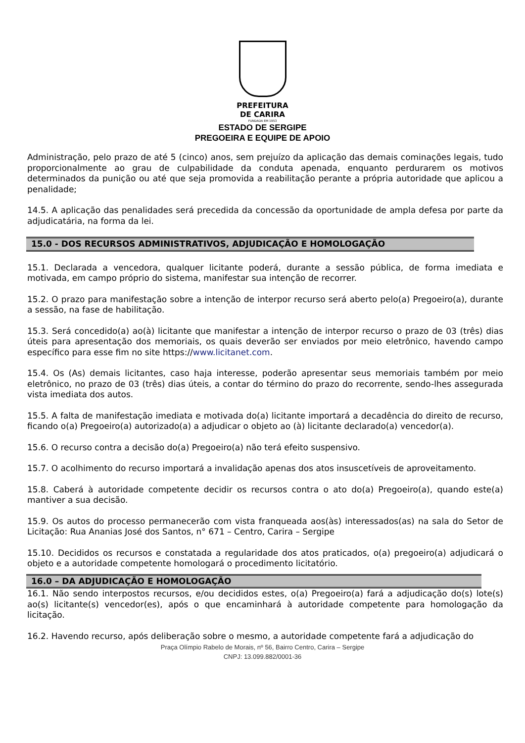PREFEITURA
DE CARIRA
FUNDADA EM 1953
ESTADO DE SERGIPE
PREGOEIRA E EQUIPE DE APOIO
Administração, pelo prazo de até 5 (cinco) anos, sem prejuízo da aplicação das demais cominações legais, tudo proporcionalmente ao grau de culpabilidade da conduta apenada, enquanto perdurarem os motivos determinados da punição ou até que seja promovida a reabilitação perante a própria autoridade que aplicou a penalidade;
14.5. A aplicação das penalidades será precedida da concessão da oportunidade de ampla defesa por parte da adjudicatária, na forma da lei.
15.0 - DOS RECURSOS ADMINISTRATIVOS, ADJUDICAÇÃO E HOMOLOGAÇÃO
15.1. Declarada a vencedora, qualquer licitante poderá, durante a sessão pública, de forma imediata e motivada, em campo próprio do sistema, manifestar sua intenção de recorrer.
15.2. O prazo para manifestação sobre a intenção de interpor recurso será aberto pelo(a) Pregoeiro(a), durante a sessão, na fase de habilitação.
15.3. Será concedido(a) ao(à) licitante que manifestar a intenção de interpor recurso o prazo de 03 (três) dias úteis para apresentação dos memoriais, os quais deverão ser enviados por meio eletrônico, havendo campo específico para esse fim no site https://www.licitanet.com.
15.4. Os (As) demais licitantes, caso haja interesse, poderão apresentar seus memoriais também por meio eletrônico, no prazo de 03 (três) dias úteis, a contar do término do prazo do recorrente, sendo-lhes assegurada vista imediata dos autos.
15.5. A falta de manifestação imediata e motivada do(a) licitante importará a decadência do direito de recurso, ficando o(a) Pregoeiro(a) autorizado(a) a adjudicar o objeto ao (à) licitante declarado(a) vencedor(a).
15.6. O recurso contra a decisão do(a) Pregoeiro(a) não terá efeito suspensivo.
15.7. O acolhimento do recurso importará a invalidação apenas dos atos insuscetíveis de aproveitamento.
15.8. Caberá à autoridade competente decidir os recursos contra o ato do(a) Pregoeiro(a), quando este(a) mantiver a sua decisão.
15.9. Os autos do processo permanecerão com vista franqueada aos(às) interessados(as) na sala do Setor de Licitação: Rua Ananias José dos Santos, n° 671 – Centro, Carira – Sergipe
15.10. Decididos os recursos e constatada a regularidade dos atos praticados, o(a) pregoeiro(a) adjudicará o objeto e a autoridade competente homologará o procedimento licitatório.
16.0 – DA ADJUDICAÇÃO E HOMOLOGAÇÃO
16.1. Não sendo interpostos recursos, e/ou decididos estes, o(a) Pregoeiro(a) fará a adjudicação do(s) lote(s) ao(s) licitante(s) vencedor(es), após o que encaminhará à autoridade competente para homologação da licitação.
16.2. Havendo recurso, após deliberação sobre o mesmo, a autoridade competente fará a adjudicação do
Praça Olímpio Rabelo de Morais, nº 56, Bairro Centro, Carira – Sergipe
CNPJ: 13.099.882/0001-36